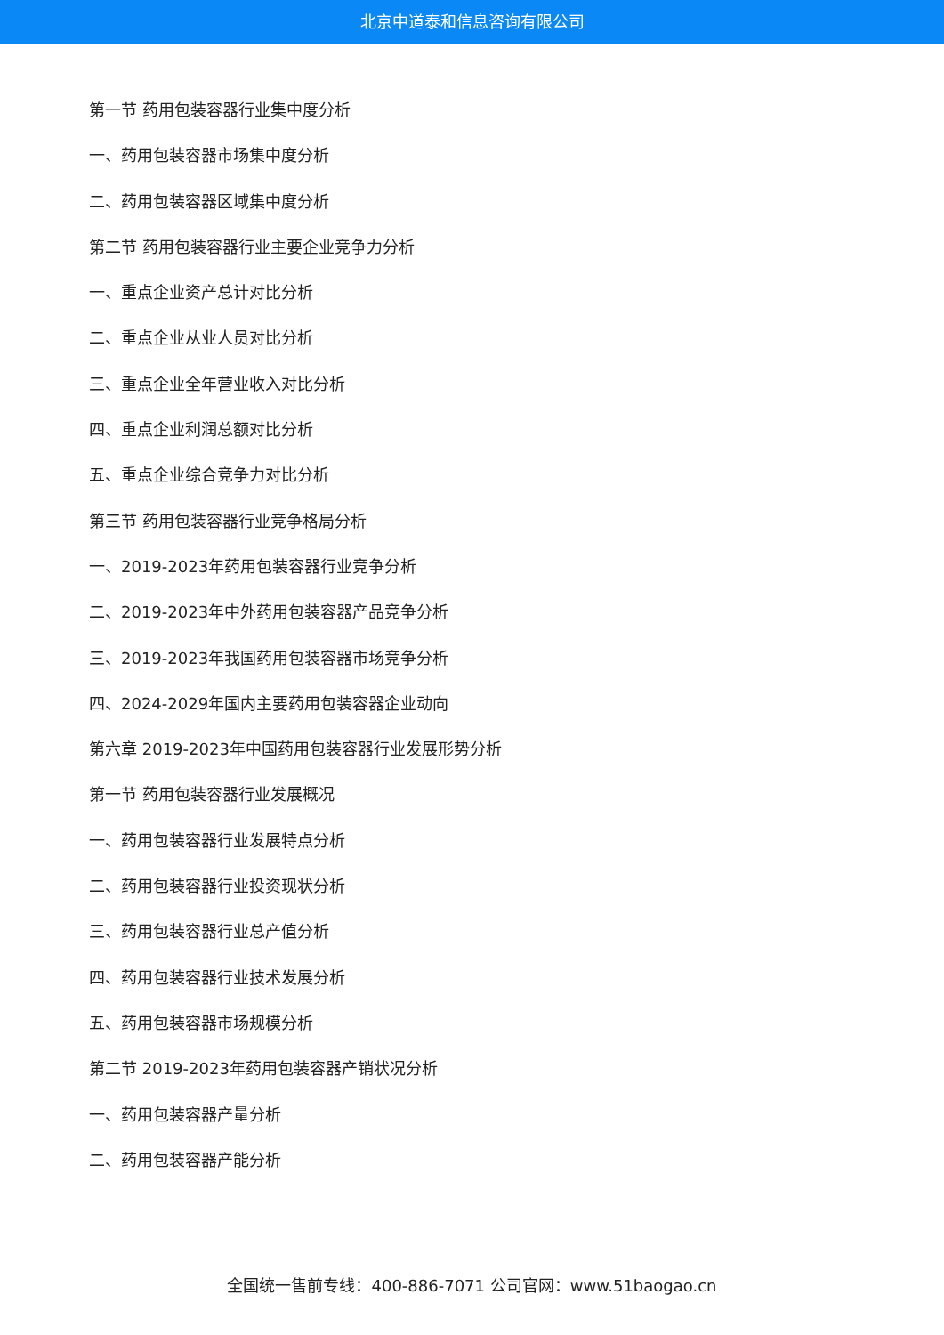北京中道泰和信息咨询有限公司
第一节 药用包装容器行业集中度分析
一、药用包装容器市场集中度分析
二、药用包装容器区域集中度分析
第二节 药用包装容器行业主要企业竞争力分析
一、重点企业资产总计对比分析
二、重点企业从业人员对比分析
三、重点企业全年营业收入对比分析
四、重点企业利润总额对比分析
五、重点企业综合竞争力对比分析
第三节 药用包装容器行业竞争格局分析
一、2019-2023年药用包装容器行业竞争分析
二、2019-2023年中外药用包装容器产品竞争分析
三、2019-2023年我国药用包装容器市场竞争分析
四、2024-2029年国内主要药用包装容器企业动向
第六章 2019-2023年中国药用包装容器行业发展形势分析
第一节 药用包装容器行业发展概况
一、药用包装容器行业发展特点分析
二、药用包装容器行业投资现状分析
三、药用包装容器行业总产值分析
四、药用包装容器行业技术发展分析
五、药用包装容器市场规模分析
第二节 2019-2023年药用包装容器产销状况分析
一、药用包装容器产量分析
二、药用包装容器产能分析
全国统一售前专线：400-886-7071 公司官网：www.51baogao.cn